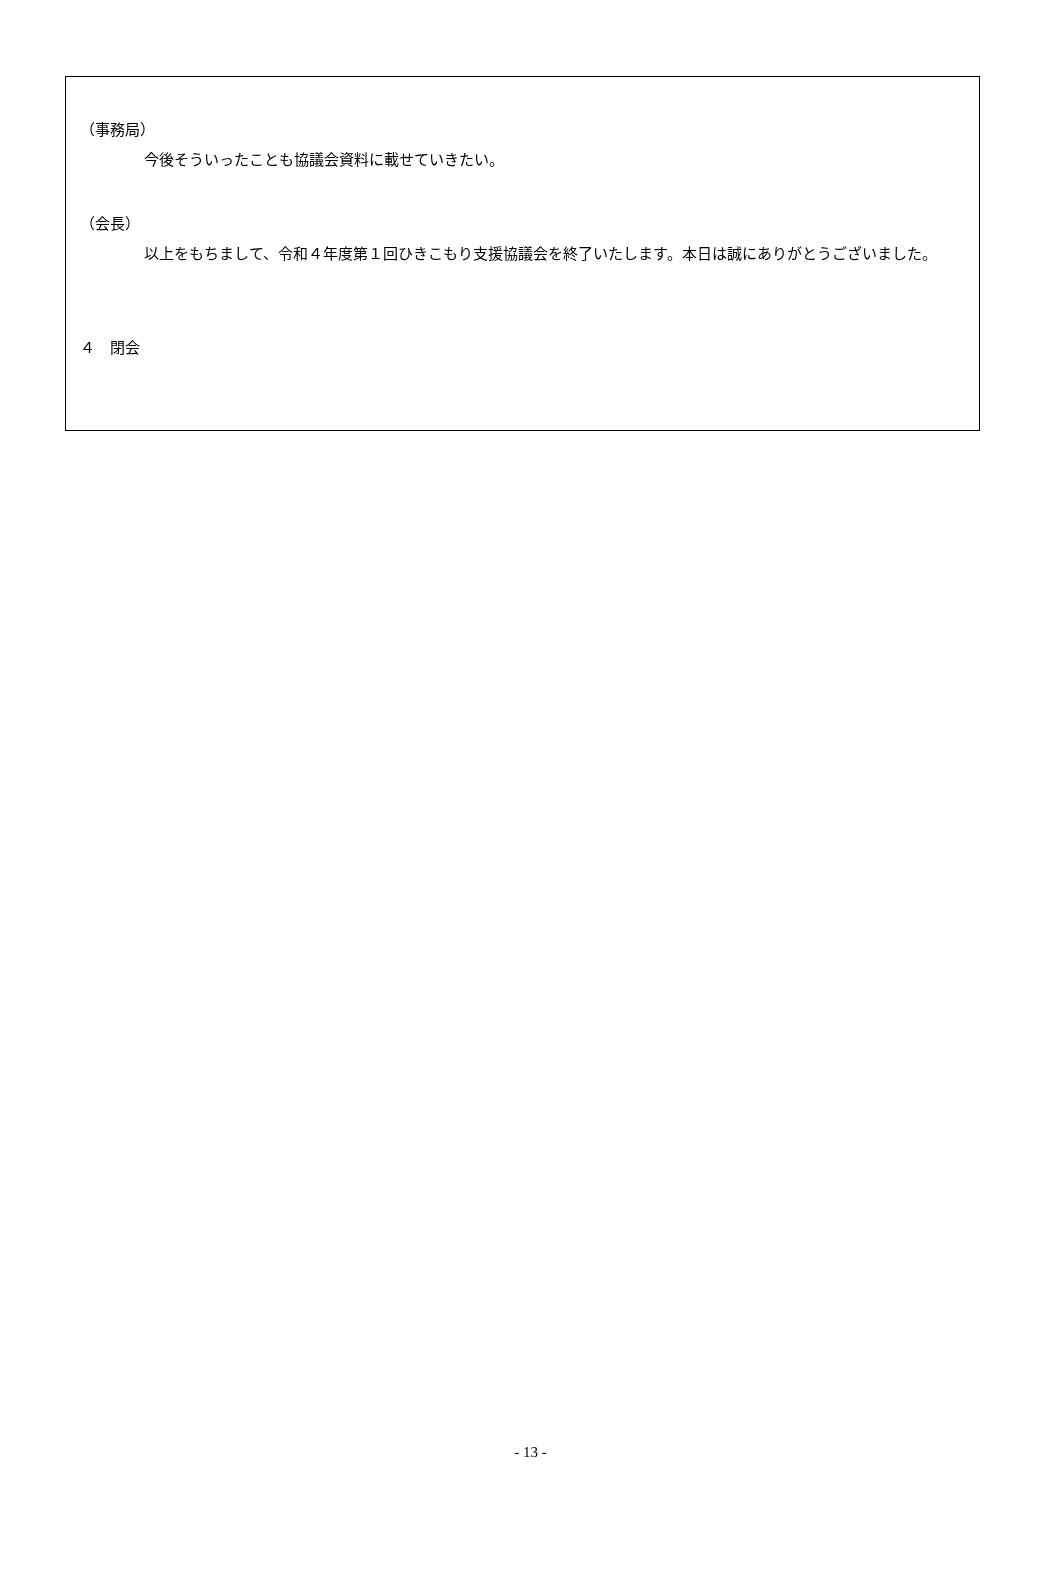（事務局）
今後そういったことも協議会資料に載せていきたい。
（会長）
以上をもちまして、令和４年度第１回ひきこもり支援協議会を終了いたします。本日は誠にありがとうございました。
４　閉会
- 13 -